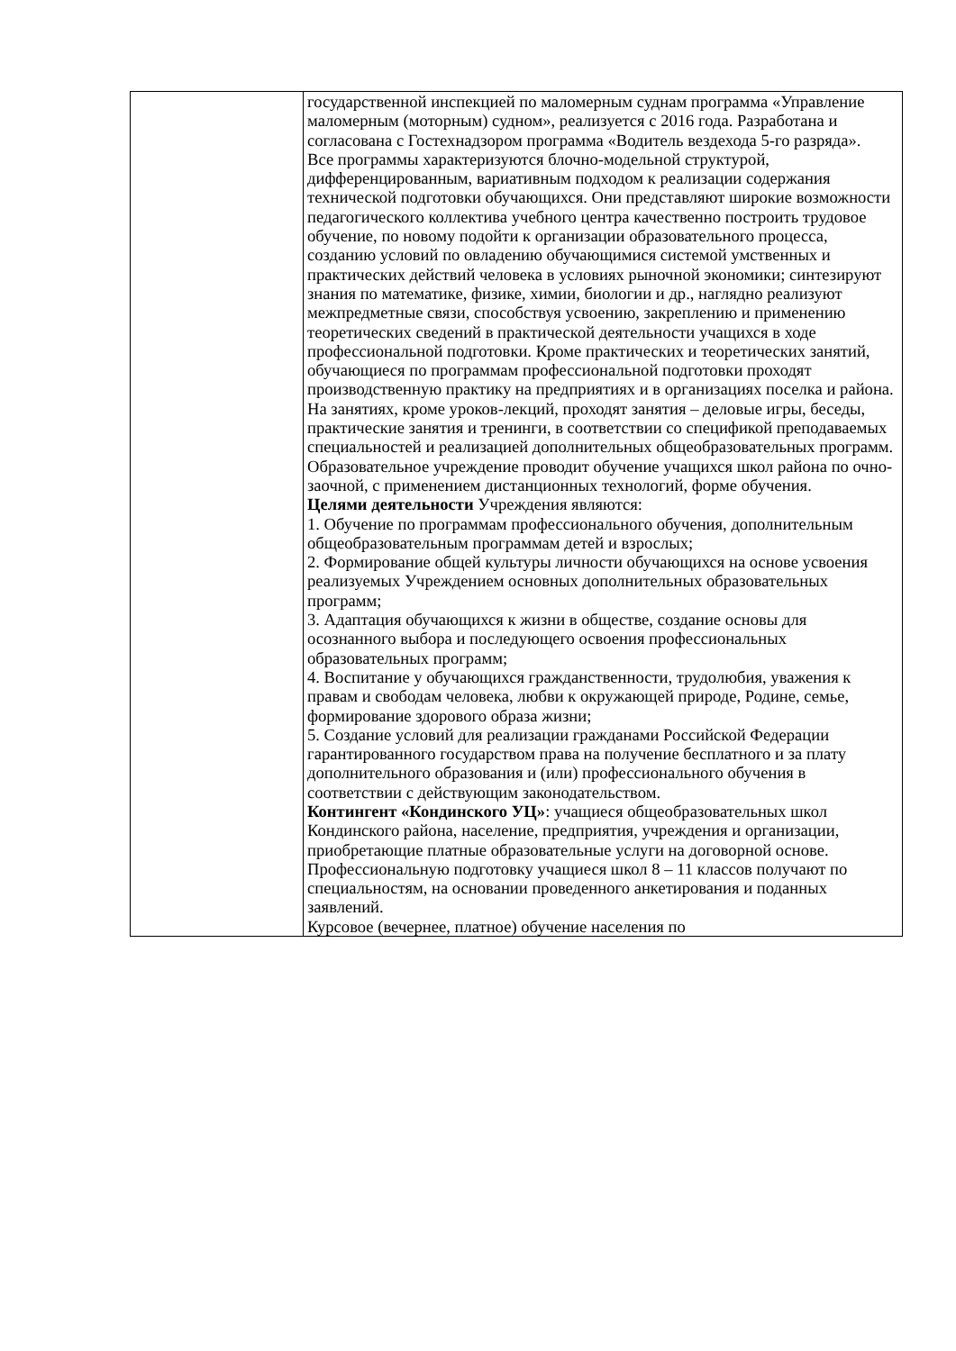| | государственной инспекцией по маломерным суднам программа «Управление маломерным (моторным) судном», реализуется с 2016 года. Разработана и согласована с Гостехнадзором программа «Водитель вездехода 5-го разряда». Все программы характеризуются блочно-модельной структурой, дифференцированным, вариативным подходом к реализации содержания технической подготовки обучающихся. Они представляют широкие возможности педагогического коллектива учебного центра качественно построить трудовое обучение, по новому подойти к организации образовательного процесса, созданию условий по овладению обучающимися системой умственных и практических действий человека в условиях рыночной экономики; синтезируют знания по математике, физике, химии, биологии и др., наглядно реализуют межпредметные связи, способствуя усвоению, закреплению и применению теоретических сведений в практической деятельности учащихся в ходе профессиональной подготовки. Кроме практических и теоретических занятий, обучающиеся по программам профессиональной подготовки проходят производственную практику на предприятиях и в организациях поселка и района. На занятиях, кроме уроков-лекций, проходят занятия – деловые игры, беседы, практические занятия и тренинги, в соответствии со спецификой преподаваемых специальностей и реализацией дополнительных общеобразовательных программ. Образовательное учреждение проводит обучение учащихся школ района по очно-заочной, с применением дистанционных технологий, форме обучения. Целями деятельности Учреждения являются: 1. Обучение по программам профессионального обучения, дополнительным общеобразовательным программам детей и взрослых; 2. Формирование общей культуры личности обучающихся на основе усвоения реализуемых Учреждением основных дополнительных образовательных программ; 3. Адаптация обучающихся к жизни в обществе, создание основы для осознанного выбора и последующего освоения профессиональных образовательных программ; 4. Воспитание у обучающихся гражданственности, трудолюбия, уважения к правам и свободам человека, любви к окружающей природе, Родине, семье, формирование здорового образа жизни; 5. Создание условий для реализации гражданами Российской Федерации гарантированного государством права на получение бесплатного и за плату дополнительного образования и (или) профессионального обучения в соответствии с действующим законодательством. Контингент «Кондинского УЦ» : учащиеся общеобразовательных школ Кондинского района, население, предприятия, учреждения и организации, приобретающие платные образовательные услуги на договорной основе. Профессиональную подготовку учащиеся школ 8 – 11 классов получают по специальностям, на основании проведенного анкетирования и поданных заявлений. Курсовое (вечернее, платное) обучение населения по |